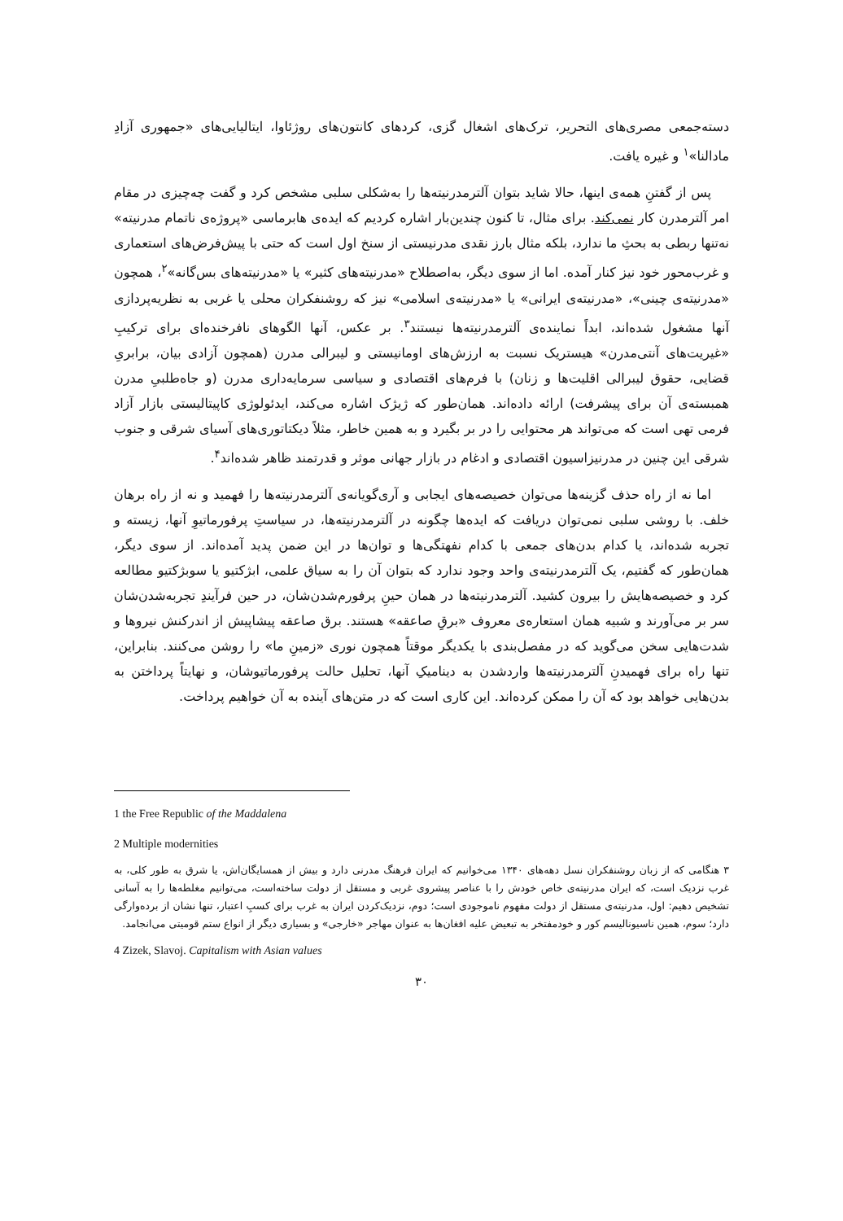دسته‌جمعی مصری‌های التحریر، ترک‌های اشغال گزی، کردهای کانتون‌های روژئاوا، ایتالیایی‌های «جمهوری آزادِ مادالنا»<sup>۱</sup> و غیره یافت.
پس از گفتنِ همه‌ی اینها، حالا شاید بتوان آلترمدرنیته‌ها را به‌شکلی سلبی مشخص کرد و گفت چه‌چیزی در مقام امر آلترمدرن کار نمی‌کند. برای مثال، تا کنون چندین‌بار اشاره کردیم که ایده‌ی هابرماسی «پروژه‌ی ناتمام مدرنیته» نه‌تنها ربطی به بحثِ ما ندارد، بلکه مثال بارز نقدی مدرنیستی از سنخ اول است که حتی با پیش‌فرض‌های استعماری و غرب‌محور خود نیز کنار آمده. اما از سوی دیگر، به‌اصطلاح «مدرنیته‌های کثیر» یا «مدرنیته‌های بس‌گانه»<sup>۲</sup>، همچون «مدرنیته‌ی چینی»، «مدرنیته‌ی ایرانی» یا «مدرنیته‌ی اسلامی» نیز که روشنفکران محلی یا غربی به نظریه‌پردازی آنها مشغول شده‌اند، ابداً نماینده‌ی آلترمدرنیته‌ها نیستند<sup>۳</sup>. بر عکس، آنها الگوهای نافرخنده‌ای برای ترکیبِ «غیریت‌های آنتی‌مدرن» هیستریک نسبت به ارزش‌های اومانیستی و لیبرالی مدرن (همچون آزادی بیان، برابریِ قضایی، حقوق لیبرالی اقلیت‌ها و زنان) با فرم‌های اقتصادی و سیاسی سرمایه‌داری مدرن (و جاه‌طلبیِ مدرن همبسته‌ی آن برای پیشرفت) ارائه داده‌اند. همان‌طور که ژیژک اشاره می‌کند، ایدئولوژی کاپیتالیستی بازار آزاد فرمی تهی است که می‌تواند هر محتوایی را در بر بگیرد و به همین خاطر، مثلاً دیکتاتوری‌های آسیای شرقی و جنوب شرقی این چنین در مدرنیزاسیون اقتصادی و ادغام در بازار جهانی موثر و قدرتمند ظاهر شده‌اند<sup>۴</sup>.
اما نه از راه حذف گزینه‌ها می‌توان خصیصه‌های ایجابی و آری‌گویانه‌ی آلترمدرنیته‌ها را فهمید و نه از راه برهان خلف. با روشی سلبی نمی‌توان دریافت که ایده‌ها چگونه در آلترمدرنیته‌ها، در سیاستِ پرفورماتیوِ آنها، زیسته و تجربه شده‌اند، یا کدام بدن‌های جمعی با کدام نفهتگی‌ها و توان‌ها در این ضمن پدید آمده‌اند. از سوی دیگر، همان‌طور که گفتیم، یک آلترمدرنیته‌ی واحد وجود ندارد که بتوان آن را به سیاق علمی، ابژکتیو یا سوبژکتیو مطالعه کرد و خصیصه‌هایش را بیرون کشید. آلترمدرنیته‌ها در همان حینِ پرفورم‌شدن‌شان، در حین فرآیندِ تجربه‌شدن‌شان سر بر می‌آورند و شبیه همان استعاره‌ی معروف «برقِ صاعقه» هستند. برق صاعقه پیشاپیش از اندرکنش نیروها و شدت‌هایی سخن می‌گوید که در مفصل‌بندی با یکدیگر موقتاً همچون نوری «زمینِ ما» را روشن می‌کنند. بنابراین، تنها راه برای فهمیدنِ آلترمدرنیته‌ها واردشدن به دینامیکِ آنها، تحلیل حالت پرفورماتیوشان، و نهایتاً پرداختن به بدن‌هایی خواهد بود که آن را ممکن کرده‌اند. این کاری است که در متن‌های آینده به آن خواهیم پرداخت.
1 the Free Republic of the Maddalena
2 Multiple modernities
۳ هنگامی که از زبان روشنفکران نسل دهه‌های ۱۳۴۰ می‌خوانیم که ایران فرهنگ مدرنی دارد و بیش از همسایگان‌اش، یا شرق به طور کلی، به غرب نزدیک است، که ایران مدرنیته‌ی خاص خودش را با عناصر پیشروی غربی و مستقل از دولت ساخته‌است، می‌توانیم مغلطه‌ها را به آسانی تشخیص دهیم: اول، مدرنیته‌ی مستقل از دولت مفهوم ناموجودی است؛ دوم، نزدیک‌کردن ایران به غرب برای کسبِ اعتبار، تنها نشان از برده‌وارگی دارد؛ سوم، همین ناسیونالیسم کور و خودمفتخر به تبعیض علیه افغان‌ها به عنوان مهاجر «خارجی» و بسیاری دیگر از انواع ستم قومیتی می‌انجامد.
4 Zizek, Slavoj. Capitalism with Asian values
۳۰